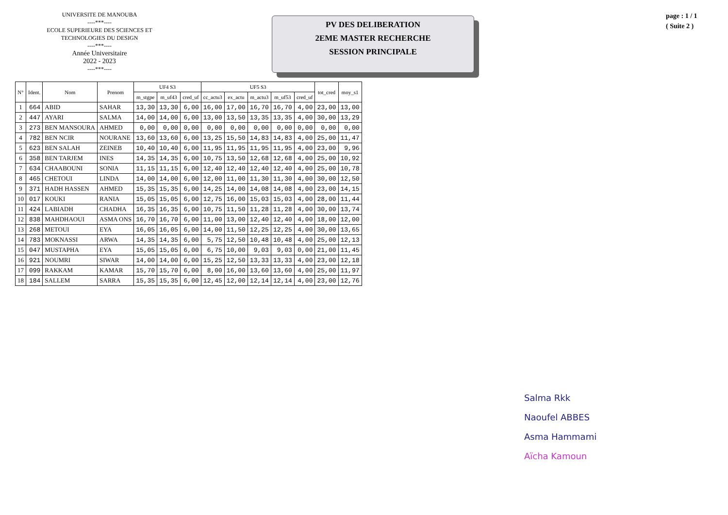UNIVERSITE DE MANOUBA
----***----
ECOLE SUPERIEURE DES SCIENCES ET
TECHNOLOGIES DU DESIGN
----***----
Année Universitaire
2022 - 2023
----***----
PV DES DELIBERATION
2EME MASTER RECHERCHE
SESSION PRINCIPALE
page : 1 / 1
( Suite 2 )
| N° | Ident. | Nom | Prenom | UF4 S3 | | | UF5 S3 | | | | | tot_cred | moy_s1 |
| --- | --- | --- | --- | --- | --- | --- | --- | --- | --- | --- | --- | --- | --- |
| | | | | m_stgpe | m_uf43 | cred_uf | cc_actu3 | ex_actu | m_actu3 | m_uf53 | cred_uf | | |
| 1 | 664 | ABID | SAHAR | 13,30 | 13,30 | 6,00 | 16,00 | 17,00 | 16,70 | 16,70 | 4,00 | 23,00 | 13,00 |
| 2 | 447 | AYARI | SALMA | 14,00 | 14,00 | 6,00 | 13,00 | 13,50 | 13,35 | 13,35 | 4,00 | 30,00 | 13,29 |
| 3 | 273 | BEN MANSOURA | AHMED | 0,00 | 0,00 | 0,00 | 0,00 | 0,00 | 0,00 | 0,00 | 0,00 | 0,00 | 0,00 |
| 4 | 782 | BEN NCIR | NOURANE | 13,60 | 13,60 | 6,00 | 13,25 | 15,50 | 14,83 | 14,83 | 4,00 | 25,00 | 11,47 |
| 5 | 623 | BEN SALAH | ZEINEB | 10,40 | 10,40 | 6,00 | 11,95 | 11,95 | 11,95 | 11,95 | 4,00 | 23,00 | 9,96 |
| 6 | 358 | BEN TARJEM | INES | 14,35 | 14,35 | 6,00 | 10,75 | 13,50 | 12,68 | 12,68 | 4,00 | 25,00 | 10,92 |
| 7 | 634 | CHAABOUNI | SONIA | 11,15 | 11,15 | 6,00 | 12,40 | 12,40 | 12,40 | 12,40 | 4,00 | 25,00 | 10,78 |
| 8 | 465 | CHETOUI | LINDA | 14,00 | 14,00 | 6,00 | 12,00 | 11,00 | 11,30 | 11,30 | 4,00 | 30,00 | 12,50 |
| 9 | 371 | HADH HASSEN | AHMED | 15,35 | 15,35 | 6,00 | 14,25 | 14,00 | 14,08 | 14,08 | 4,00 | 23,00 | 14,15 |
| 10 | 017 | KOUKI | RANIA | 15,05 | 15,05 | 6,00 | 12,75 | 16,00 | 15,03 | 15,03 | 4,00 | 28,00 | 11,44 |
| 11 | 424 | LABIADH | CHADHA | 16,35 | 16,35 | 6,00 | 10,75 | 11,50 | 11,28 | 11,28 | 4,00 | 30,00 | 13,74 |
| 12 | 838 | MAHDHAOUI | ASMA ONS | 16,70 | 16,70 | 6,00 | 11,00 | 13,00 | 12,40 | 12,40 | 4,00 | 18,00 | 12,00 |
| 13 | 268 | METOUI | EYA | 16,05 | 16,05 | 6,00 | 14,00 | 11,50 | 12,25 | 12,25 | 4,00 | 30,00 | 13,65 |
| 14 | 783 | MOKNASSI | ARWA | 14,35 | 14,35 | 6,00 | 5,75 | 12,50 | 10,48 | 10,48 | 4,00 | 25,00 | 12,13 |
| 15 | 047 | MUSTAPHA | EYA | 15,05 | 15,05 | 6,00 | 6,75 | 10,00 | 9,03 | 9,03 | 0,00 | 21,00 | 11,45 |
| 16 | 921 | NOUMRI | SIWAR | 14,00 | 14,00 | 6,00 | 15,25 | 12,50 | 13,33 | 13,33 | 4,00 | 23,00 | 12,18 |
| 17 | 099 | RAKKAM | KAMAR | 15,70 | 15,70 | 6,00 | 8,00 | 16,00 | 13,60 | 13,60 | 4,00 | 25,00 | 11,97 |
| 18 | 184 | SALLEM | SARRA | 15,35 | 15,35 | 6,00 | 12,45 | 12,00 | 12,14 | 12,14 | 4,00 | 23,00 | 12,76 |
Salma Rkk
Naoufel ABBES
Asma Hammami
Aïcha Kamoun